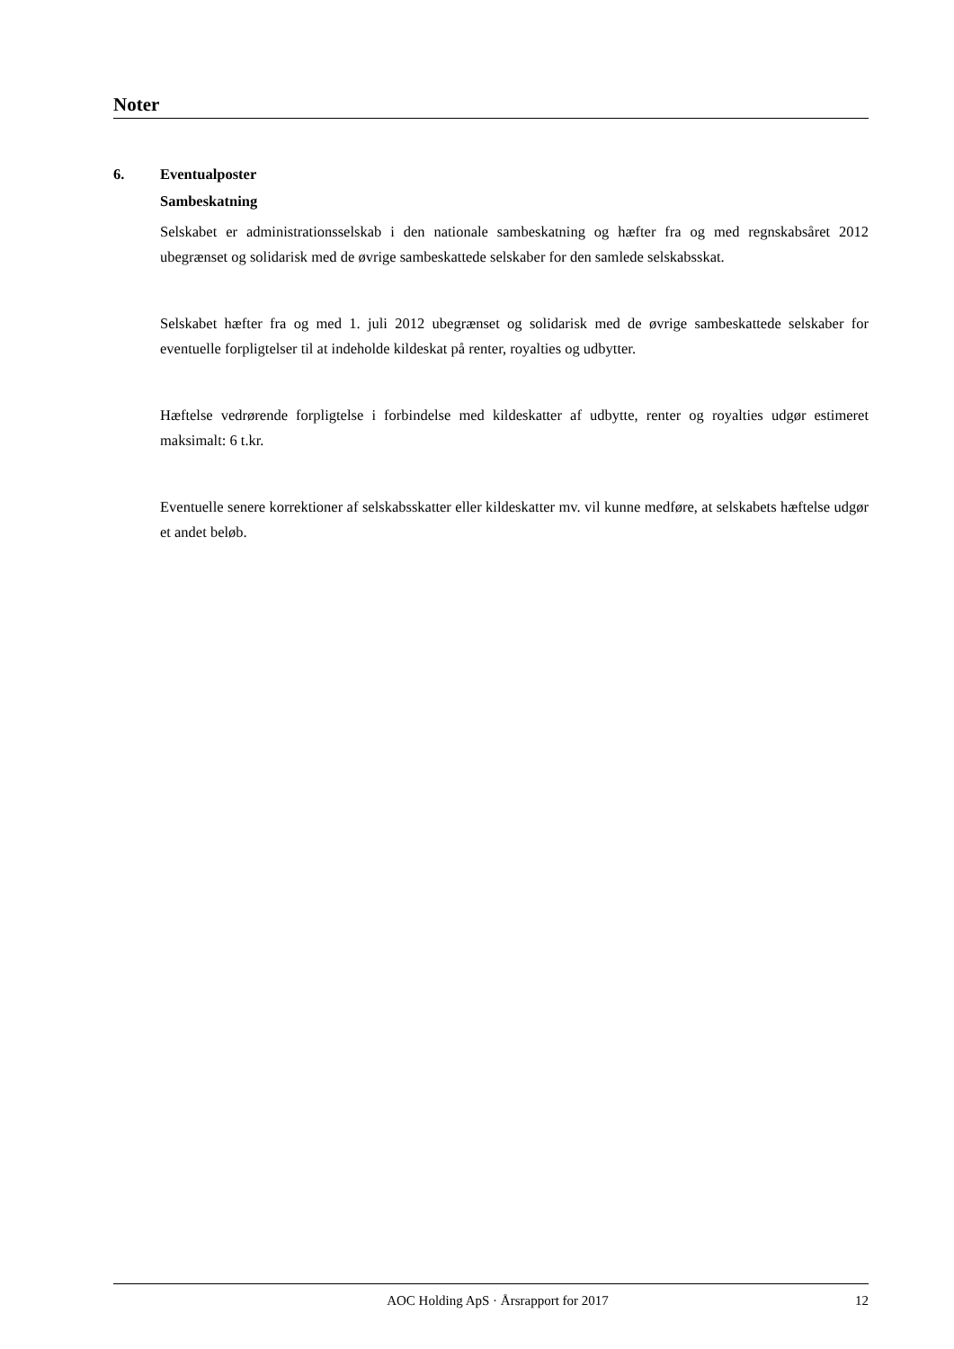Noter
6. Eventualposter
Sambeskatning
Selskabet er administrationsselskab i den nationale sambeskatning og hæfter fra og med regnskabsåret 2012 ubegrænset og solidarisk med de øvrige sambeskattede selskaber for den samlede selskabsskat.
Selskabet hæfter fra og med 1. juli 2012 ubegrænset og solidarisk med de øvrige sambeskattede selskaber for eventuelle forpligtelser til at indeholde kildeskat på renter, royalties og udbytter.
Hæftelse vedrørende forpligtelse i forbindelse med kildeskatter af udbytte, renter og royalties udgør estimeret maksimalt: 6 t.kr.
Eventuelle senere korrektioner af selskabsskatter eller kildeskatter mv. vil kunne medføre, at selskabets hæftelse udgør et andet beløb.
AOC Holding ApS · Årsrapport for 2017 12